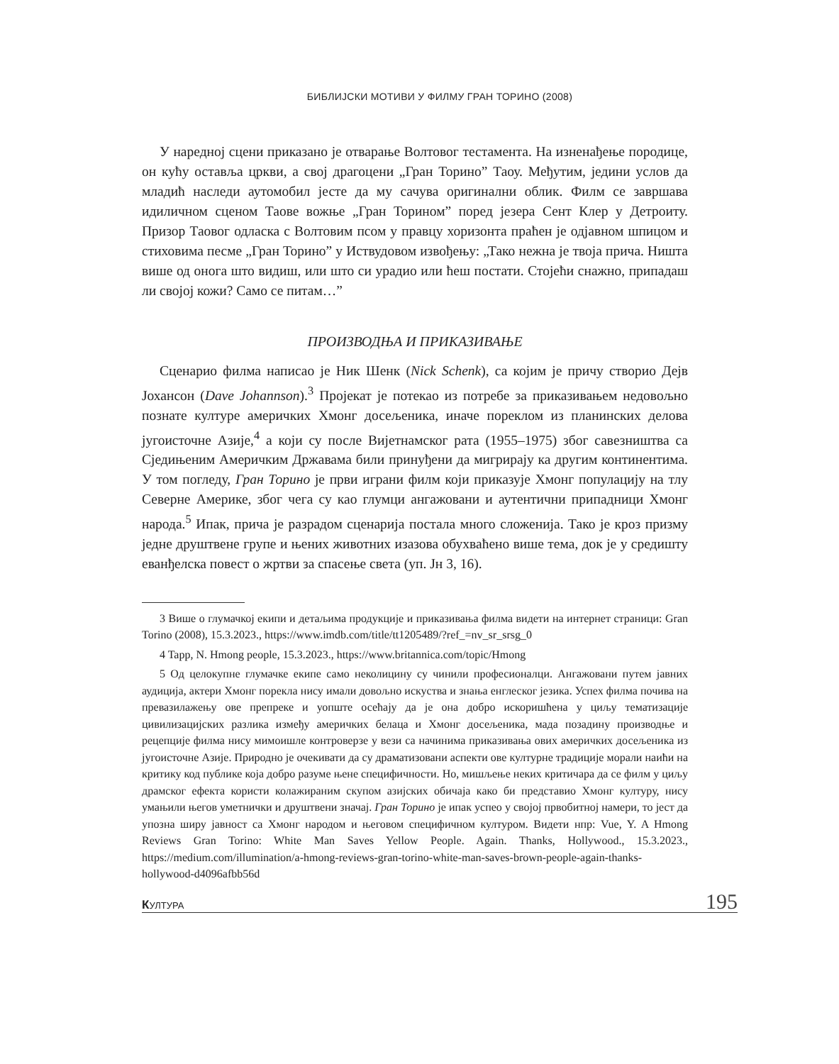БИБЛИЈСКИ МОТИВИ У ФИЛМУ ГРАН ТОРИНО (2008)
У наредној сцени приказано је отварање Волтовог тестамента. На изненађење породице, он кућу оставља цркви, а свој драгоцени „Гран Торино” Таоу. Међутим, једини услов да младић наследи аутомобил јесте да му сачува оригинални облик. Филм се завршава идиличном сценом Таове вожње „Гран Торином” поред језера Сент Клер у Детроиту. Призор Таовог одласка с Волтовим псом у правцу хоризонта праћен је одјавном шпицом и стиховима песме „Гран Торино” у Иствудовом извођењу: „Тако нежна је твоја прича. Ништа више од онога што видиш, или што си урадио или ћеш постати. Стојећи снажно, припадаш ли својој кожи? Само се питам…”
ПРОИЗВОДЊА И ПРИКАЗИВАЊЕ
Сценарио филма написао је Ник Шенк (Nick Schenk), са којим је причу створио Дејв Јохансон (Dave Johannson).<sup>3</sup> Пројекат је потекао из потребе за приказивањем недовољно познате културе америчких Хмонг досељеника, иначе пореклом из планинских делова југоисточне Азије,<sup>4</sup> а који су после Вијетнамског рата (1955–1975) због савезништва са Сједињеним Америчким Државама били принуђени да мигрирају ка другим континентима. У том погледу, Гран Торино је први играни филм који приказује Хмонг популацију на тлу Северне Америке, због чега су као глумци ангажовани и аутентични припадници Хмонг народа.<sup>5</sup> Ипак, прича је разрадом сценарија постала много сложенија. Тако је кроз призму једне друштвене групе и њених животних изазова обухваћено више тема, док је у средишту еванђелска повест о жртви за спасење света (уп. Јн 3, 16).
3 Више о глумачкој екипи и детаљима продукције и приказивања филма видети на интернет страници: Gran Torino (2008), 15.3.2023., https://www.imdb.com/title/tt1205489/?ref_=nv_sr_srsg_0
4 Tapp, N. Hmong people, 15.3.2023., https://www.britannica.com/topic/Hmong
5 Од целокупне глумачке екипе само неколицину су чинили професионалци. Ангажовани путем јавних аудиција, актери Хмонг порекла нису имали довољно искуства и знања енглеског језика. Успех филма почива на превазилажењу ове препреке и уопште осећају да је она добро искоришћена у циљу тематизације цивилизацијских разлика између америчких белаца и Хмонг досељеника, мада позадину производње и рецепције филма нису мимоишле контроверзе у вези са начинима приказивања ових америчких досељеника из југоисточне Азије. Природно је очекивати да су драматизовани аспекти ове културне традиције морали наићи на критику код публике која добро разуме њене специфичности. Но, мишљење неких критичара да се филм у циљу драмског ефекта користи колажираним скупом азијских обичаја како би представио Хмонг културу, нису умањили његов уметнички и друштвени значај. Гран Торино је ипак успео у својој првобитној намери, то јест да упозна ширу јавност са Хмонг народом и његовом специфичном културом. Видети нпр: Vue, Y. A Hmong Reviews Gran Torino: White Man Saves Yellow People. Again. Thanks, Hollywood., 15.3.2023., https://medium.com/illumination/a-hmong-reviews-gran-torino-white-man-saves-brown-people-again-thanks-hollywood-d4096afbb56d
КУЛТУРА 195